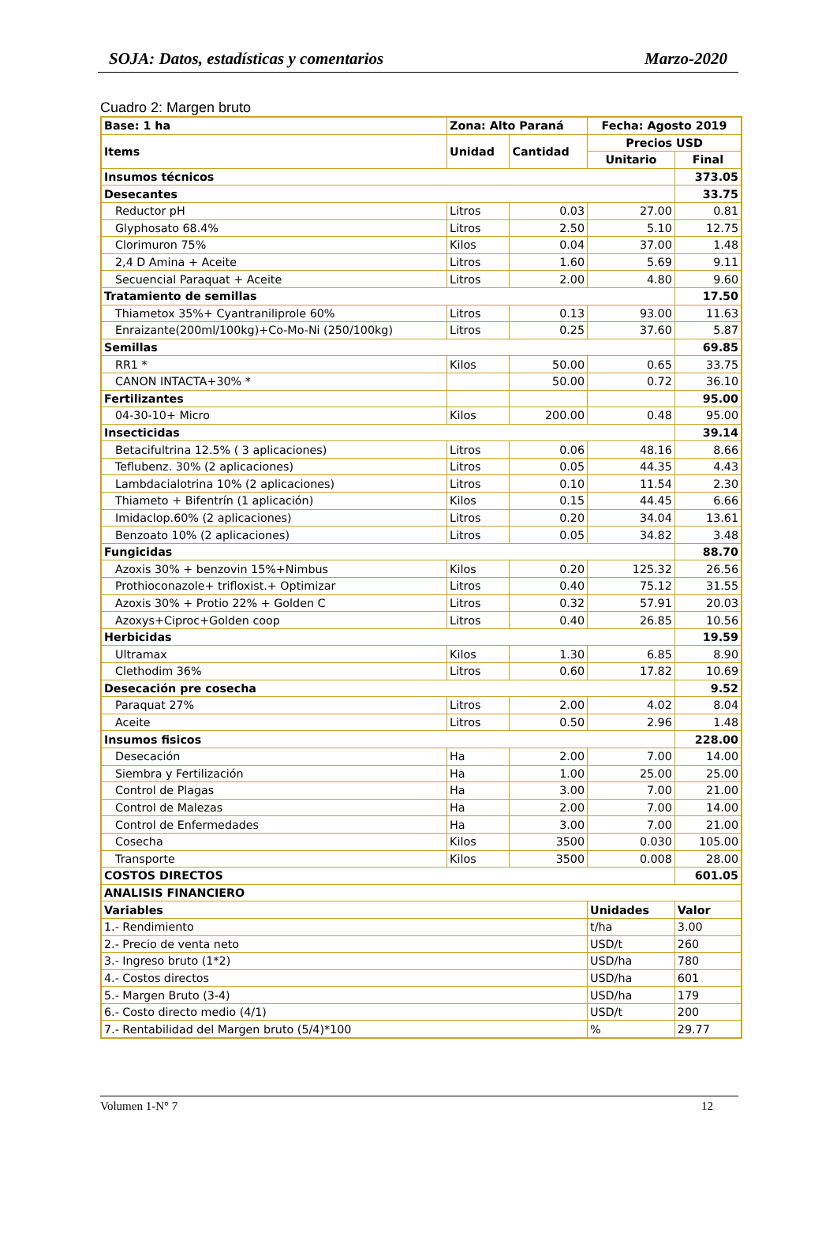SOJA: Datos, estadísticas y comentarios Marzo-2020
Cuadro 2: Margen bruto
| Base: 1 ha | Zona: Alto Paraná | | Fecha: Agosto 2019 | |
| --- | --- | --- | --- | --- |
| Items | Unidad | Cantidad | Precios USD | |
| | | | Unitario | Final |
| Insumos técnicos | | | | 373.05 |
| Desecantes | | | | 33.75 |
| Reductor pH | Litros | 0.03 | 27.00 | 0.81 |
| Glyphosato 68.4% | Litros | 2.50 | 5.10 | 12.75 |
| Clorimuron 75% | Kilos | 0.04 | 37.00 | 1.48 |
| 2,4 D Amina + Aceite | Litros | 1.60 | 5.69 | 9.11 |
| Secuencial Paraquat + Aceite | Litros | 2.00 | 4.80 | 9.60 |
| Tratamiento de semillas | | | | 17.50 |
| Thiametox 35%+ Cyantraniliprole 60% | Litros | 0.13 | 93.00 | 11.63 |
| Enraizante(200ml/100kg)+Co-Mo-Ni (250/100kg) | Litros | 0.25 | 37.60 | 5.87 |
| Semillas | | | | 69.85 |
| RR1 * | Kilos | 50.00 | 0.65 | 33.75 |
| CANON INTACTA+30% * | | 50.00 | 0.72 | 36.10 |
| Fertilizantes | | | | 95.00 |
| 04-30-10+ Micro | Kilos | 200.00 | 0.48 | 95.00 |
| Insecticidas | | | | 39.14 |
| Betacifultrina 12.5% ( 3 aplicaciones) | Litros | 0.06 | 48.16 | 8.66 |
| Teflubenz. 30% (2 aplicaciones) | Litros | 0.05 | 44.35 | 4.43 |
| Lambdacialotrina 10% (2 aplicaciones) | Litros | 0.10 | 11.54 | 2.30 |
| Thiameto + Bifentrín (1 aplicación) | Kilos | 0.15 | 44.45 | 6.66 |
| Imidaclop.60% (2 aplicaciones) | Litros | 0.20 | 34.04 | 13.61 |
| Benzoato 10% (2 aplicaciones) | Litros | 0.05 | 34.82 | 3.48 |
| Fungicidas | | | | 88.70 |
| Azoxis 30% + benzovin 15%+Nimbus | Kilos | 0.20 | 125.32 | 26.56 |
| Prothioconazole+ trifloxist.+ Optimizar | Litros | 0.40 | 75.12 | 31.55 |
| Azoxis 30% + Protio 22% + Golden C | Litros | 0.32 | 57.91 | 20.03 |
| Azoxys+Ciproc+Golden coop | Litros | 0.40 | 26.85 | 10.56 |
| Herbicidas | | | | 19.59 |
| Ultramax | Kilos | 1.30 | 6.85 | 8.90 |
| Clethodim 36% | Litros | 0.60 | 17.82 | 10.69 |
| Desecación pre cosecha | | | | 9.52 |
| Paraquat 27% | Litros | 2.00 | 4.02 | 8.04 |
| Aceite | Litros | 0.50 | 2.96 | 1.48 |
| Insumos fisicos | | | | 228.00 |
| Desecación | Ha | 2.00 | 7.00 | 14.00 |
| Siembra y Fertilización | Ha | 1.00 | 25.00 | 25.00 |
| Control de Plagas | Ha | 3.00 | 7.00 | 21.00 |
| Control de Malezas | Ha | 2.00 | 7.00 | 14.00 |
| Control de Enfermedades | Ha | 3.00 | 7.00 | 21.00 |
| Cosecha | Kilos | 3500 | 0.030 | 105.00 |
| Transporte | Kilos | 3500 | 0.008 | 28.00 |
| COSTOS DIRECTOS | | | | 601.05 |
| ANALISIS FINANCIERO | | | | |
| Variables | | | Unidades | Valor |
| 1.- Rendimiento | | | t/ha | 3.00 |
| 2.- Precio de venta neto | | | USD/t | 260 |
| 3.- Ingreso bruto (1*2) | | | USD/ha | 780 |
| 4.- Costos directos | | | USD/ha | 601 |
| 5.- Margen Bruto (3-4) | | | USD/ha | 179 |
| 6.- Costo directo medio (4/1) | | | USD/t | 200 |
| 7.- Rentabilidad del Margen bruto (5/4)*100 | | | % | 29.77 |
Volumen 1-N° 7 12